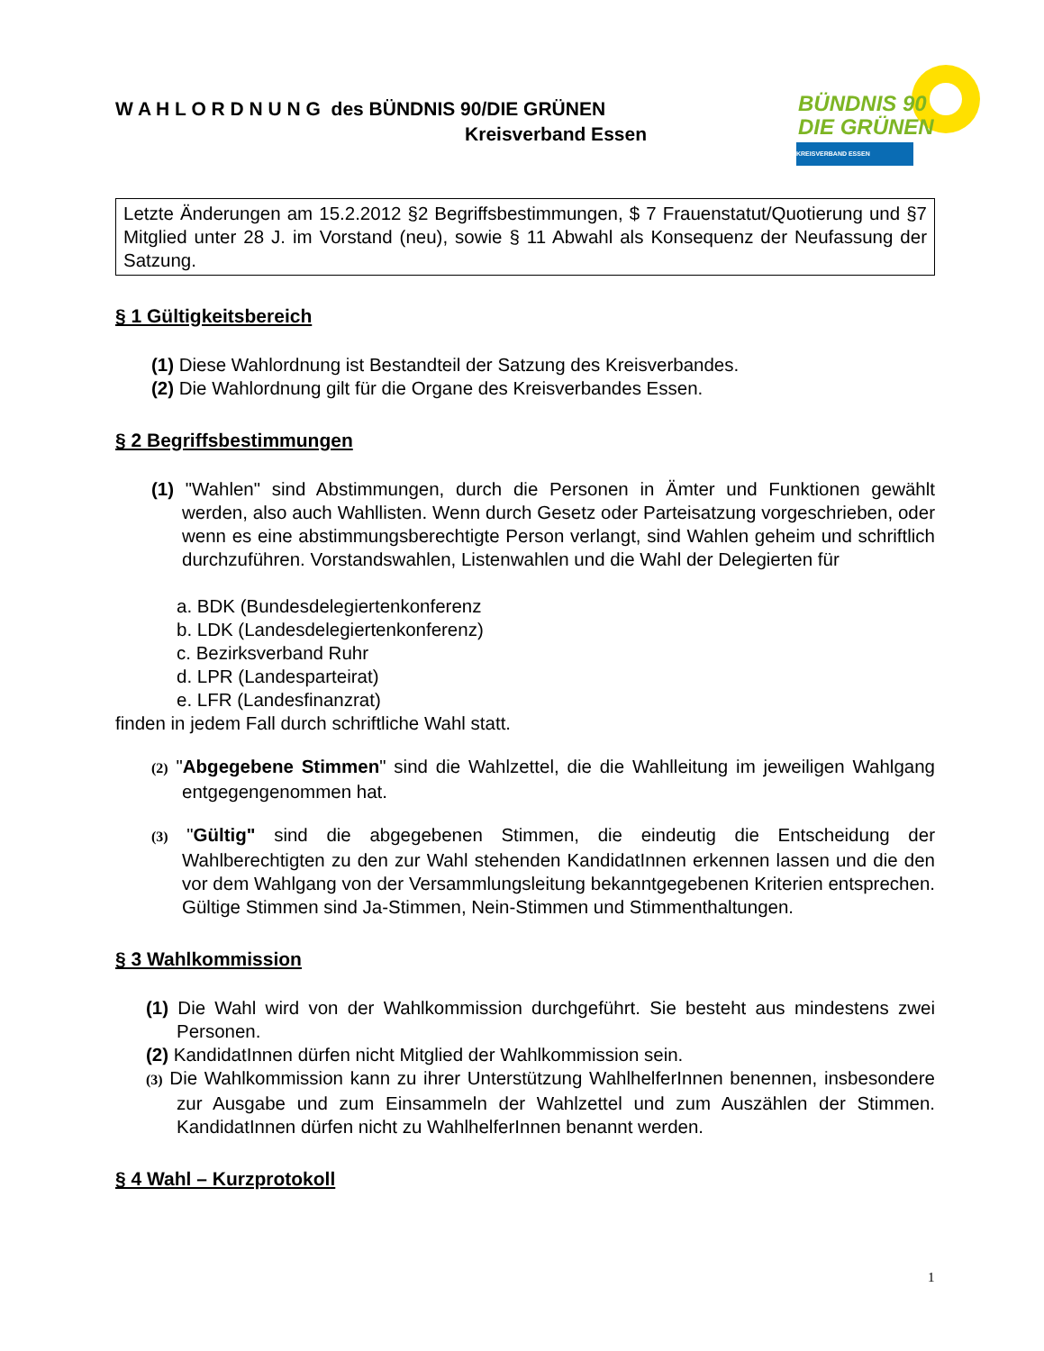BÜNDNIS 90
DIE GRÜNEN
KREISVERBAND ESSEN
W A H L O R D N U N G des BÜNDNIS 90/DIE GRÜNEN
Kreisverband Essen
Letzte Änderungen am 15.2.2012 §2 Begriffsbestimmungen, $ 7 Frauenstatut/Quotierung und §7 Mitglied unter 28 J. im Vorstand (neu), sowie § 11 Abwahl als Konsequenz der Neufassung der Satzung.
§ 1 Gültigkeitsbereich
(1) Diese Wahlordnung ist Bestandteil der Satzung des Kreisverbandes.
(2) Die Wahlordnung gilt für die Organe des Kreisverbandes Essen.
§ 2 Begriffsbestimmungen
(1) "Wahlen" sind Abstimmungen, durch die Personen in Ämter und Funktionen gewählt werden, also auch Wahllisten. Wenn durch Gesetz oder Parteisatzung vorgeschrieben, oder wenn es eine abstimmungsberechtigte Person verlangt, sind Wahlen geheim und schriftlich durchzuführen. Vorstandswahlen, Listenwahlen und die Wahl der Delegierten für
a. BDK (Bundesdelegiertenkonferenz
b. LDK (Landesdelegiertenkonferenz)
c. Bezirksverband Ruhr
d. LPR (Landesparteirat)
e. LFR (Landesfinanzrat)
finden in jedem Fall durch schriftliche Wahl statt.
(2) "Abgegebene Stimmen" sind die Wahlzettel, die die Wahlleitung im jeweiligen Wahlgang entgegengenommen hat.
(3) "Gültig" sind die abgegebenen Stimmen, die eindeutig die Entscheidung der Wahlberechtigten zu den zur Wahl stehenden KandidatInnen erkennen lassen und die den vor dem Wahlgang von der Versammlungsleitung bekanntgegebenen Kriterien entsprechen. Gültige Stimmen sind Ja-Stimmen, Nein-Stimmen und Stimmenthaltungen.
§ 3 Wahlkommission
(1) Die Wahl wird von der Wahlkommission durchgeführt. Sie besteht aus mindestens zwei Personen.
(2) KandidatInnen dürfen nicht Mitglied der Wahlkommission sein.
(3) Die Wahlkommission kann zu ihrer Unterstützung WahlhelferInnen benennen, insbesondere zur Ausgabe und zum Einsammeln der Wahlzettel und zum Auszählen der Stimmen. KandidatInnen dürfen nicht zu WahlhelferInnen benannt werden.
§ 4 Wahl – Kurzprotokoll
1